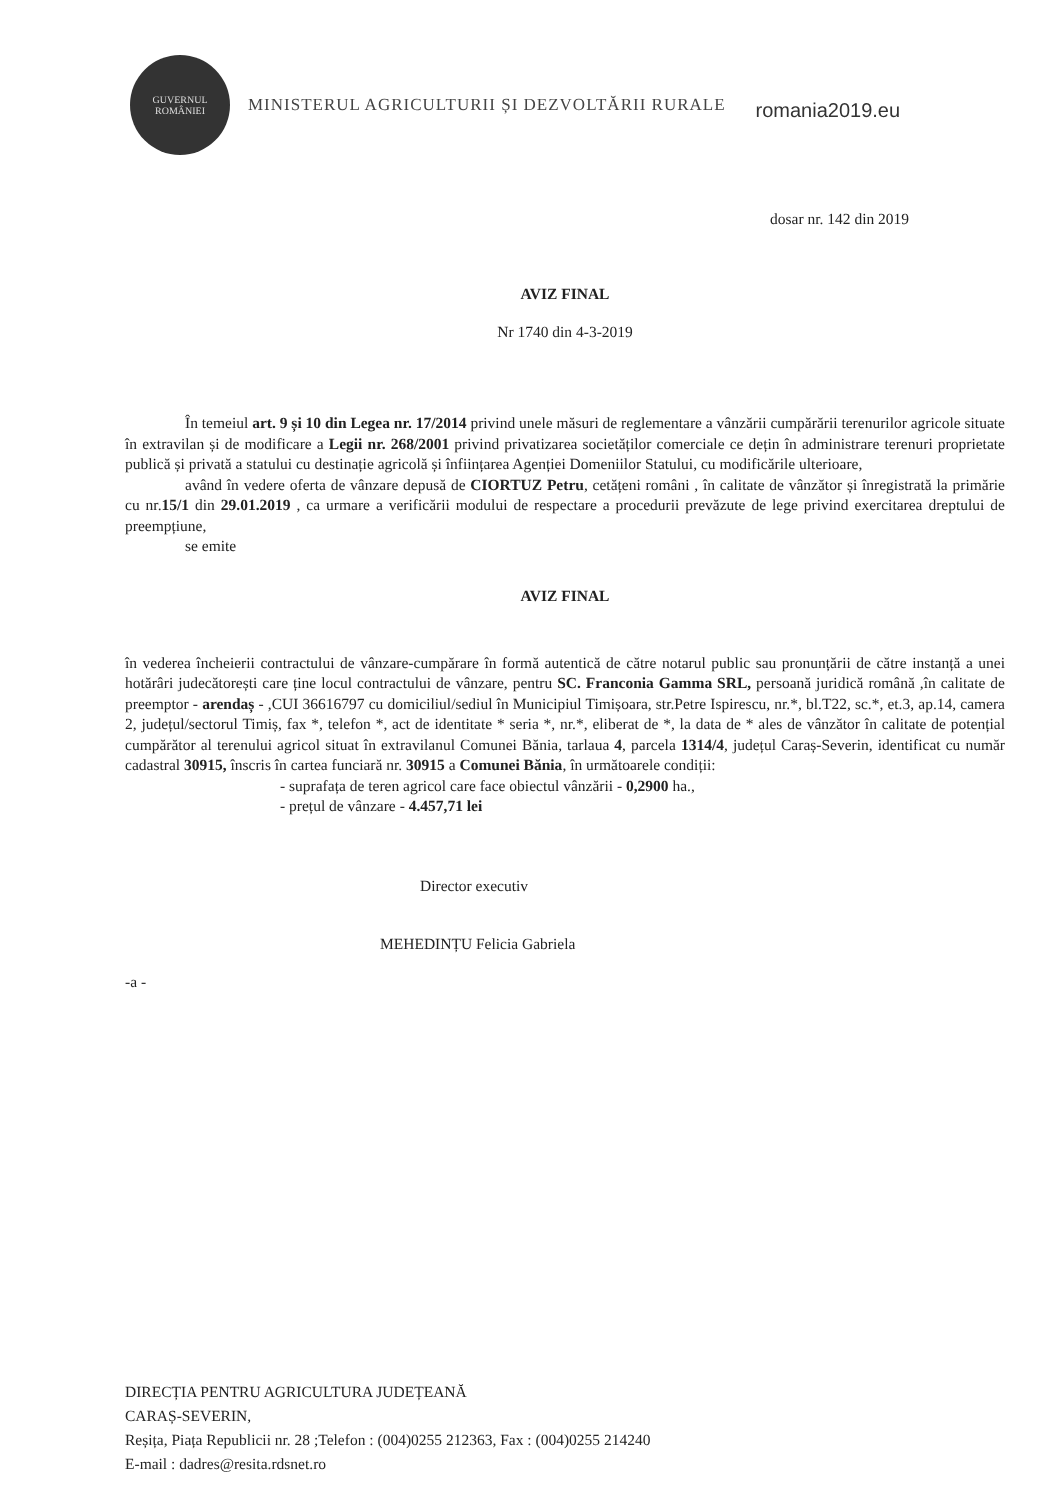GUVERNUL
ROMÂNIEI
MINISTERUL AGRICULTURII ȘI DEZVOLTĂRII RURALE
romania2019.eu
dosar nr. 142 din 2019
AVIZ FINAL
Nr 1740 din 4-3-2019
În temeiul art. 9 și 10 din Legea nr. 17/2014 privind unele măsuri de reglementare a vânzării cumpărării terenurilor agricole situate în extravilan și de modificare a Legii nr. 268/2001 privind privatizarea societăților comerciale ce dețin în administrare terenuri proprietate publică și privată a statului cu destinație agricolă și înființarea Agenției Domeniilor Statului, cu modificările ulterioare,
având în vedere oferta de vânzare depusă de CIORTUZ Petru, cetățeni români , în calitate de vânzător și înregistrată la primărie cu nr.15/1 din 29.01.2019 , ca urmare a verificării modului de respectare a procedurii prevăzute de lege privind exercitarea dreptului de preempțiune,
se emite
AVIZ FINAL
în vederea încheierii contractului de vânzare-cumpărare în formă autentică de către notarul public sau pronunțării de către instanță a unei hotărâri judecătorești care ține locul contractului de vânzare, pentru SC. Franconia Gamma SRL, persoană juridică română ,în calitate de preemptor - arendaș - ,CUI 36616797 cu domiciliul/sediul în Municipiul Timișoara, str.Petre Ispirescu, nr.*, bl.T22, sc.*, et.3, ap.14, camera 2, județul/sectorul Timiș, fax *, telefon *, act de identitate * seria *, nr.*, eliberat de *, la data de * ales de vânzător în calitate de potențial cumpărător al terenului agricol situat în extravilanul Comunei Bănia, tarlaua 4, parcela 1314/4, județul Caraș-Severin, identificat cu număr cadastral 30915, înscris în cartea funciară nr. 30915 a Comunei Bănia, în următoarele condiții:
- suprafața de teren agricol care face obiectul vânzării - 0,2900 ha.,
- prețul de vânzare - 4.457,71 lei
Director executiv
MEHEDINȚU Felicia Gabriela
-a -
DIRECȚIA PENTRU AGRICULTURA JUDEȚEANĂ
CARAȘ-SEVERIN,
Reșița, Piața Republicii nr. 28 ;Telefon : (004)0255 212363, Fax : (004)0255 214240
E-mail : dadres@resita.rdsnet.ro